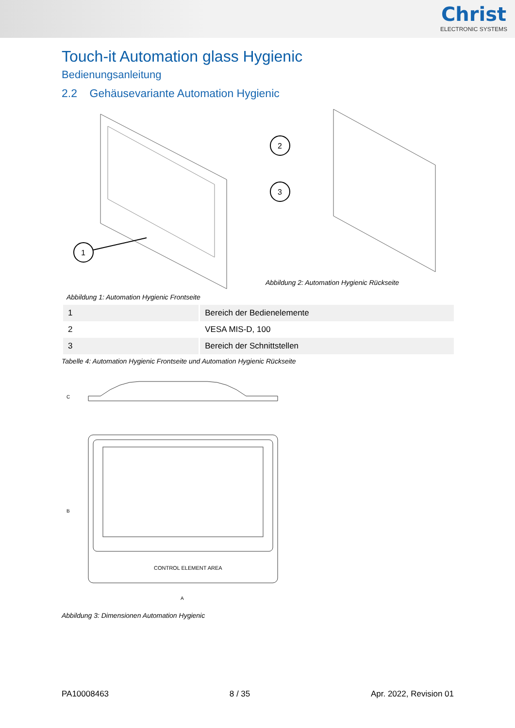Christ
ELECTRONIC SYSTEMS
Touch-it Automation glass Hygienic
Bedienungsanleitung
2.2 Gehäusevariante Automation Hygienic
1
Abbildung 1: Automation Hygienic Frontseite
2
3
Abbildung 2: Automation Hygienic Rückseite
| 1 | Bereich der Bedienelemente |
| 2 | VESA MIS-D, 100 |
| 3 | Bereich der Schnittstellen |
Tabelle 4: Automation Hygienic Frontseite und Automation Hygienic Rückseite
C
B
CONTROL ELEMENT AREA
A
Abbildung 3: Dimensionen Automation Hygienic
PA10008463 8 / 35 Apr. 2022, Revision 01